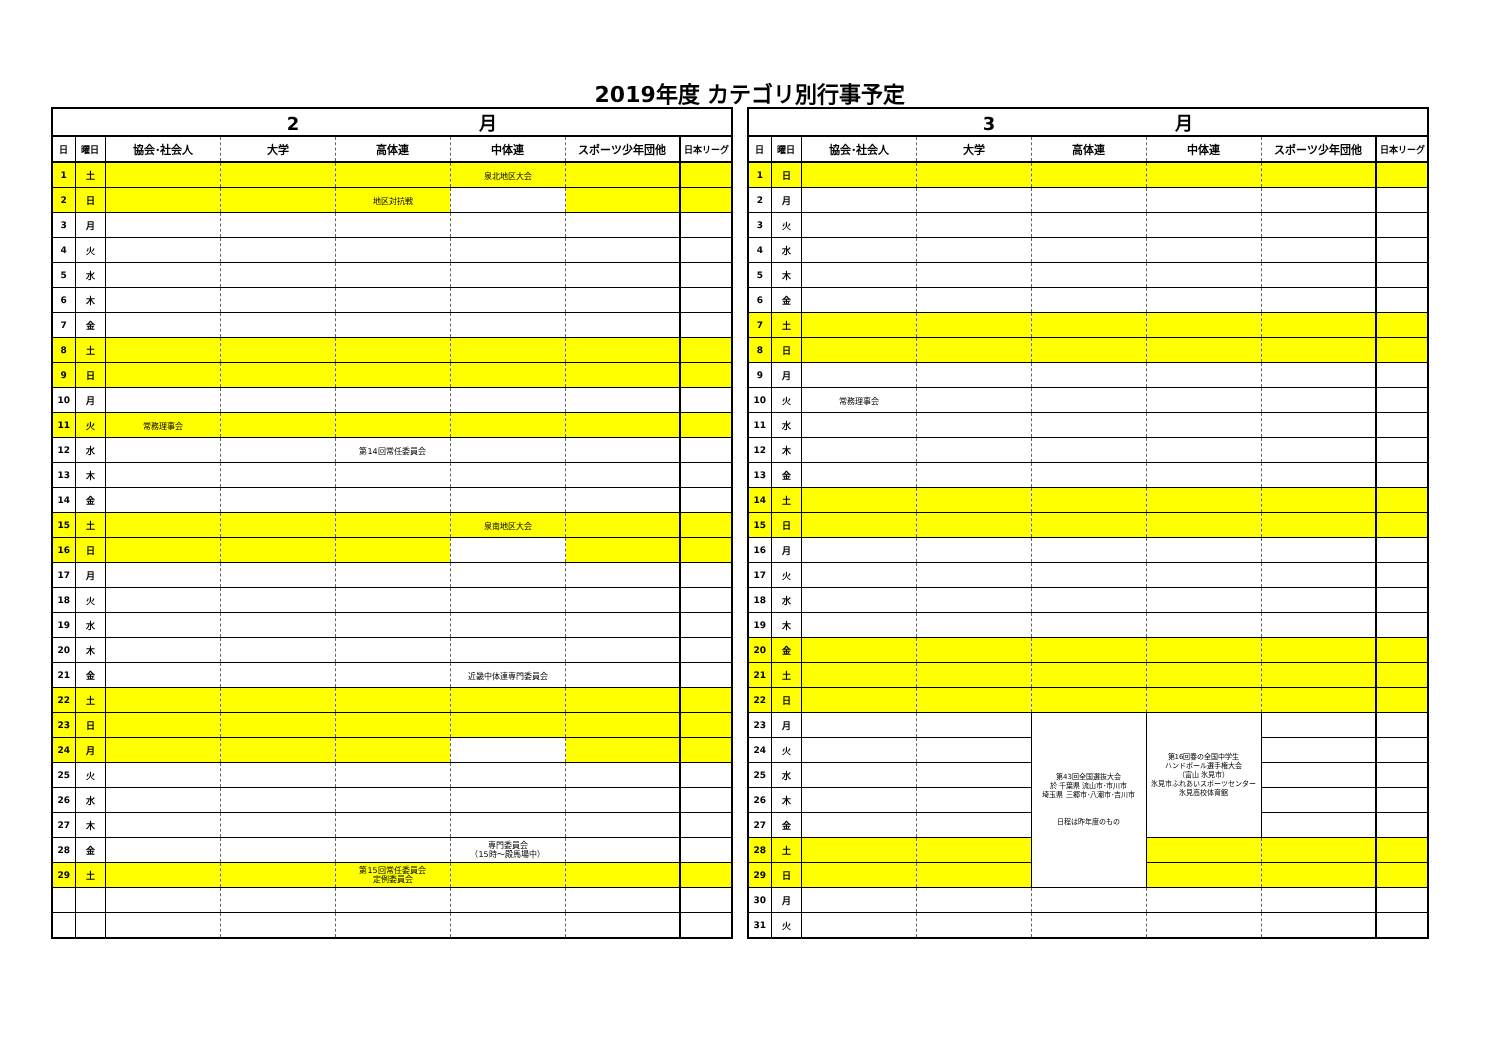2019年度 カテゴリ別行事予定
| 2 月 | | | | | | | |
| --- | --- | --- | --- | --- | --- | --- | --- |
| 日 | 曜日 | 協会･社会人 | 大学 | 高体連 | 中体連 | スポーツ少年団他 | 日本リーグ |
| 1 | 土 | | | | 泉北地区大会 | | |
| 2 | 日 | | | 地区対抗戦 | | | |
| 3 | 月 | | | | | | |
| 4 | 火 | | | | | | |
| 5 | 水 | | | | | | |
| 6 | 木 | | | | | | |
| 7 | 金 | | | | | | |
| 8 | 土 | | | | | | |
| 9 | 日 | | | | | | |
| 10 | 月 | | | | | | |
| 11 | 火 | 常務理事会 | | | | | |
| 12 | 水 | | | 第14回常任委員会 | | | |
| 13 | 木 | | | | | | |
| 14 | 金 | | | | | | |
| 15 | 土 | | | | 泉南地区大会 | | |
| 16 | 日 | | | | | | |
| 17 | 月 | | | | | | |
| 18 | 火 | | | | | | |
| 19 | 水 | | | | | | |
| 20 | 木 | | | | | | |
| 21 | 金 | | | | 近畿中体連専門委員会 | | |
| 22 | 土 | | | | | | |
| 23 | 日 | | | | | | |
| 24 | 月 | | | | | | |
| 25 | 火 | | | | | | |
| 26 | 水 | | | | | | |
| 27 | 木 | | | | | | |
| 28 | 金 | | | | 専門委員会 （15時～殿馬場中） | | |
| 29 | 土 | | | 第15回常任委員会 定例委員会 | | | |
| 3 月 | | | | | | | |
| --- | --- | --- | --- | --- | --- | --- | --- |
| 日 | 曜日 | 協会･社会人 | 大学 | 高体連 | 中体連 | スポーツ少年団他 | 日本リーグ |
| 1 | 日 | | | | | | |
| 2 | 月 | | | | | | |
| 3 | 火 | | | | | | |
| 4 | 水 | | | | | | |
| 5 | 木 | | | | | | |
| 6 | 金 | | | | | | |
| 7 | 土 | | | | | | |
| 8 | 日 | | | | | | |
| 9 | 月 | | | | | | |
| 10 | 火 | 常務理事会 | | | | | |
| 11 | 水 | | | | | | |
| 12 | 木 | | | | | | |
| 13 | 金 | | | | | | |
| 14 | 土 | | | | | | |
| 15 | 日 | | | | | | |
| 16 | 月 | | | | | | |
| 17 | 火 | | | | | | |
| 18 | 水 | | | | | | |
| 19 | 木 | | | | | | |
| 20 | 金 | | | | | | |
| 21 | 土 | | | | | | |
| 22 | 日 | | | | | | |
| 23 | 月 | | | 第43回全国選抜大会 於 千葉県 流山市･市川市 埼玉県 三郷市･八潮市･吉川市 日程は昨年度のもの | 第16回春の全国中学生 ハンドボール選手権大会 （富山 氷見市） 氷見市ふれあいスポーツセンター 氷見高校体育館 | | |
| 24 | 火 | | | | | | |
| 25 | 水 | | | | | | |
| 26 | 木 | | | | | | |
| 27 | 金 | | | | | | |
| 28 | 土 | | | | | | |
| 29 | 日 | | | | | | |
| 30 | 月 | | | | | | |
| 31 | 火 | | | | | | |